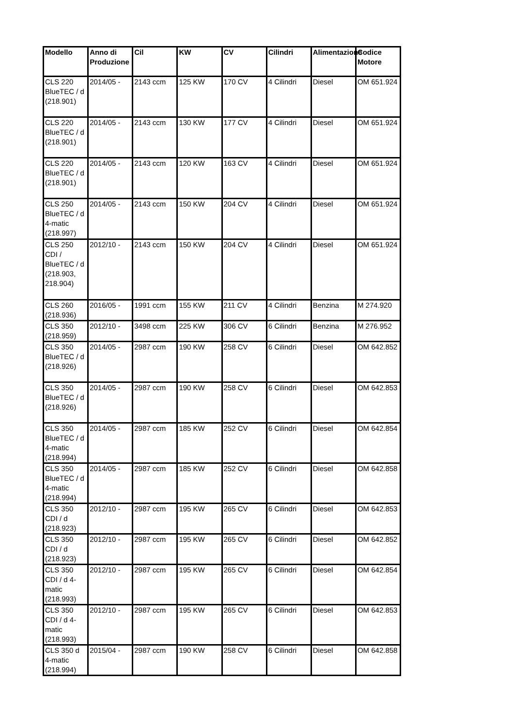| Modello | Anno di Produzione | Cil | KW | CV | Cilindri | Alimentazione | Codice Motore |
| --- | --- | --- | --- | --- | --- | --- | --- |
| CLS 220 BlueTEC / d (218.901) | 2014/05 - | 2143 ccm | 125 KW | 170 CV | 4 Cilindri | Diesel | OM 651.924 |
| CLS 220 BlueTEC / d (218.901) | 2014/05 - | 2143 ccm | 130 KW | 177 CV | 4 Cilindri | Diesel | OM 651.924 |
| CLS 220 BlueTEC / d (218.901) | 2014/05 - | 2143 ccm | 120 KW | 163 CV | 4 Cilindri | Diesel | OM 651.924 |
| CLS 250 BlueTEC / d 4-matic (218.997) | 2014/05 - | 2143 ccm | 150 KW | 204 CV | 4 Cilindri | Diesel | OM 651.924 |
| CLS 250 CDI / BlueTEC / d (218.903, 218.904) | 2012/10 - | 2143 ccm | 150 KW | 204 CV | 4 Cilindri | Diesel | OM 651.924 |
| CLS 260 (218.936) | 2016/05 - | 1991 ccm | 155 KW | 211 CV | 4 Cilindri | Benzina | M 274.920 |
| CLS 350 (218.959) | 2012/10 - | 3498 ccm | 225 KW | 306 CV | 6 Cilindri | Benzina | M 276.952 |
| CLS 350 BlueTEC / d (218.926) | 2014/05 - | 2987 ccm | 190 KW | 258 CV | 6 Cilindri | Diesel | OM 642.852 |
| CLS 350 BlueTEC / d (218.926) | 2014/05 - | 2987 ccm | 190 KW | 258 CV | 6 Cilindri | Diesel | OM 642.853 |
| CLS 350 BlueTEC / d 4-matic (218.994) | 2014/05 - | 2987 ccm | 185 KW | 252 CV | 6 Cilindri | Diesel | OM 642.854 |
| CLS 350 BlueTEC / d 4-matic (218.994) | 2014/05 - | 2987 ccm | 185 KW | 252 CV | 6 Cilindri | Diesel | OM 642.858 |
| CLS 350 CDI / d (218.923) | 2012/10 - | 2987 ccm | 195 KW | 265 CV | 6 Cilindri | Diesel | OM 642.853 |
| CLS 350 CDI / d (218.923) | 2012/10 - | 2987 ccm | 195 KW | 265 CV | 6 Cilindri | Diesel | OM 642.852 |
| CLS 350 CDI / d 4-matic (218.993) | 2012/10 - | 2987 ccm | 195 KW | 265 CV | 6 Cilindri | Diesel | OM 642.854 |
| CLS 350 CDI / d 4-matic (218.993) | 2012/10 - | 2987 ccm | 195 KW | 265 CV | 6 Cilindri | Diesel | OM 642.853 |
| CLS 350 d 4-matic (218.994) | 2015/04 - | 2987 ccm | 190 KW | 258 CV | 6 Cilindri | Diesel | OM 642.858 |